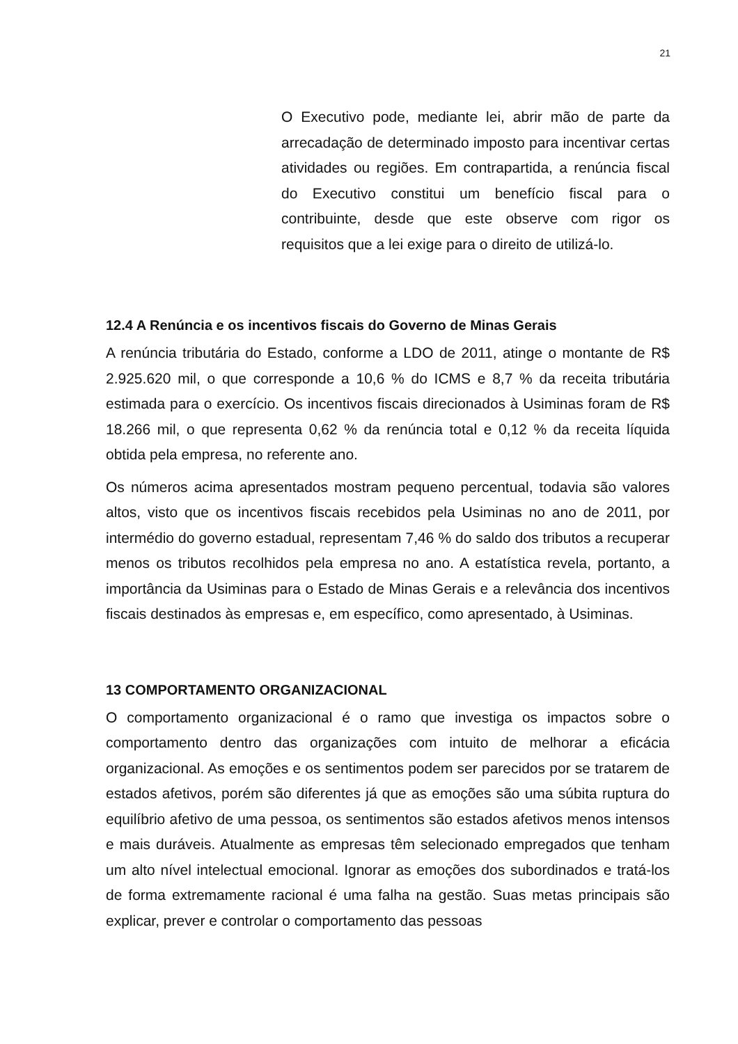21
O Executivo pode, mediante lei, abrir mão de parte da arrecadação de determinado imposto para incentivar certas atividades ou regiões. Em contrapartida, a renúncia fiscal do Executivo constitui um benefício fiscal para o contribuinte, desde que este observe com rigor os requisitos que a lei exige para o direito de utilizá-lo.
12.4 A Renúncia e os incentivos fiscais do Governo de Minas Gerais
A renúncia tributária do Estado, conforme a LDO de 2011, atinge o montante de R$ 2.925.620 mil, o que corresponde a 10,6 % do ICMS e 8,7 % da receita tributária estimada para o exercício. Os incentivos fiscais direcionados à Usiminas foram de R$ 18.266 mil, o que representa 0,62 % da renúncia total e 0,12 % da receita líquida obtida pela empresa, no referente ano.
Os números acima apresentados mostram pequeno percentual, todavia são valores altos, visto que os incentivos fiscais recebidos pela Usiminas no ano de 2011, por intermédio do governo estadual, representam 7,46 % do saldo dos tributos a recuperar menos os tributos recolhidos pela empresa no ano. A estatística revela, portanto, a importância da Usiminas para o Estado de Minas Gerais e a relevância dos incentivos fiscais destinados às empresas e, em específico, como apresentado, à Usiminas.
13 COMPORTAMENTO ORGANIZACIONAL
O comportamento organizacional é o ramo que investiga os impactos sobre o comportamento dentro das organizações com intuito de melhorar a eficácia organizacional. As emoções e os sentimentos podem ser parecidos por se tratarem de estados afetivos, porém são diferentes já que as emoções são uma súbita ruptura do equilíbrio afetivo de uma pessoa, os sentimentos são estados afetivos menos intensos e mais duráveis. Atualmente as empresas têm selecionado empregados que tenham um alto nível intelectual emocional. Ignorar as emoções dos subordinados e tratá-los de forma extremamente racional é uma falha na gestão. Suas metas principais são explicar, prever e controlar o comportamento das pessoas